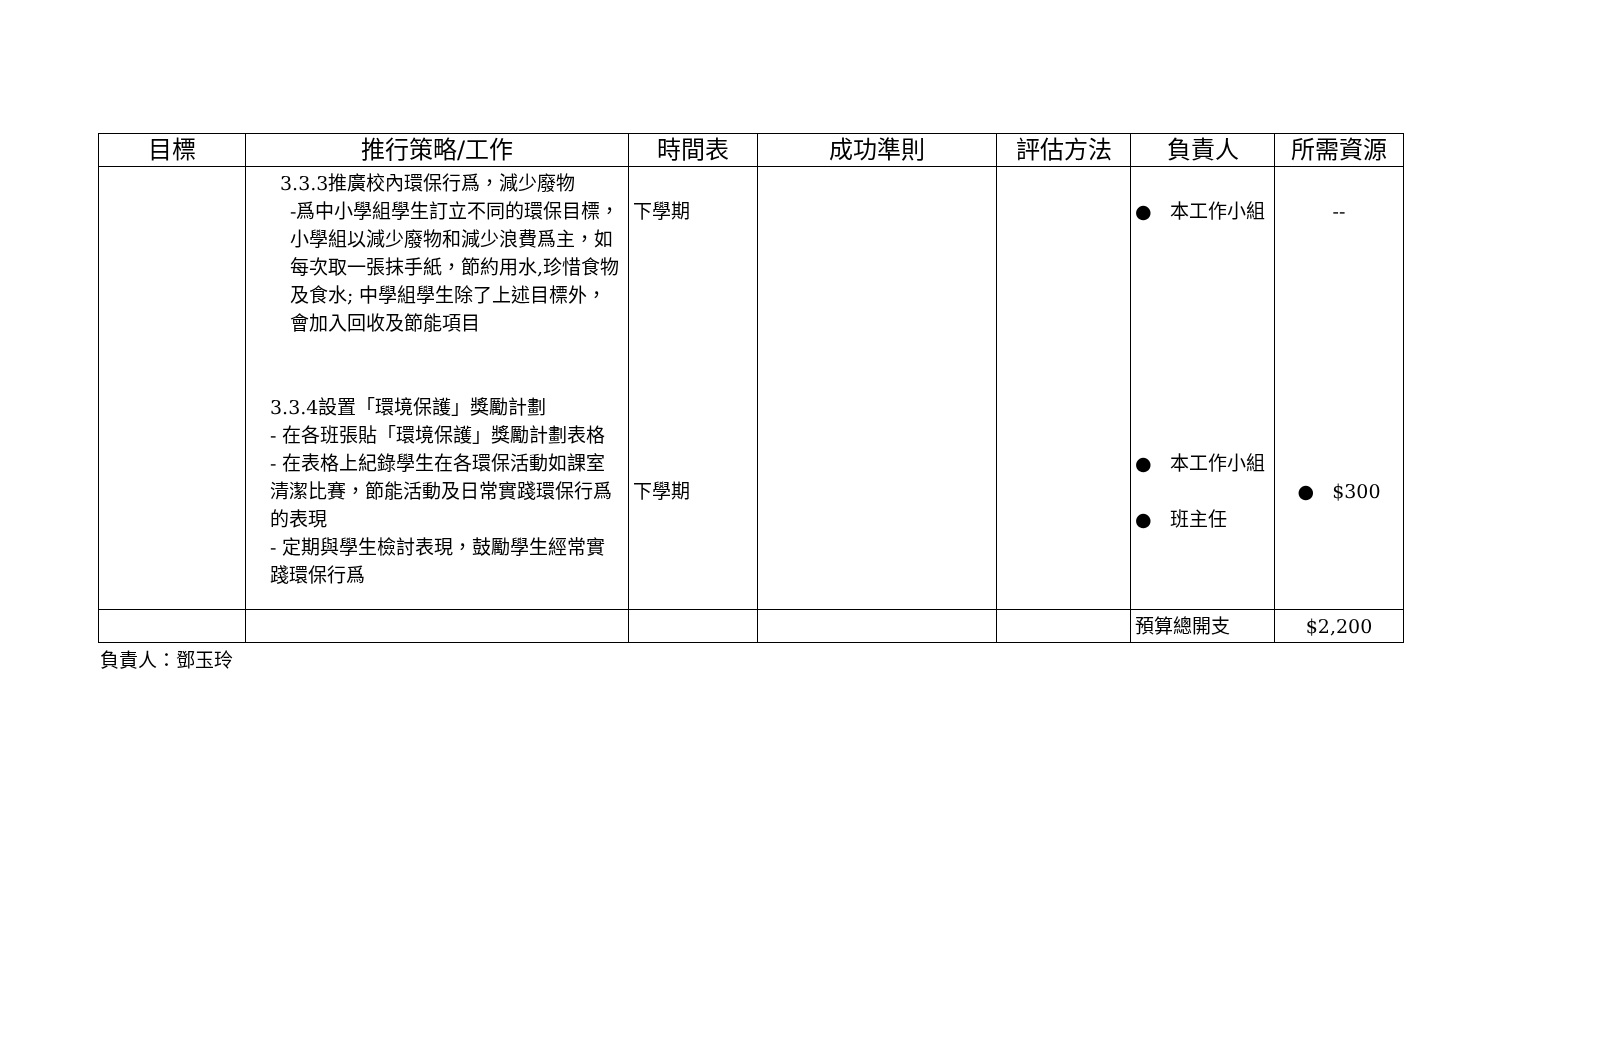| 目標 | 推行策略/工作 | 時間表 | 成功準則 | 評估方法 | 負責人 | 所需資源 |
| --- | --- | --- | --- | --- | --- | --- |
| | 3.3.3推廣校內環保行爲，減少廢物 -爲中小學組學生訂立不同的環保目標，小學組以減少廢物和減少浪費爲主，如每次取一張抹手紙，節約用水,珍惜食物及食水; 中學組學生除了上述目標外，會加入回收及節能項目 3.3.4設置「環境保護」獎勵計劃 - 在各班張貼「環境保護」獎勵計劃表格 - 在表格上紀錄學生在各環保活動如課室清潔比賽，節能活動及日常實踐環保行爲的表現 - 定期與學生檢討表現，鼓勵學生經常實踐環保行爲 | 下學期 下學期 | | | ● 本工作小組 ● 本工作小組 ● 班主任 | -- ● $300 |
| | | | | | 預算總開支 | $2,200 |
負責人：鄧玉玲